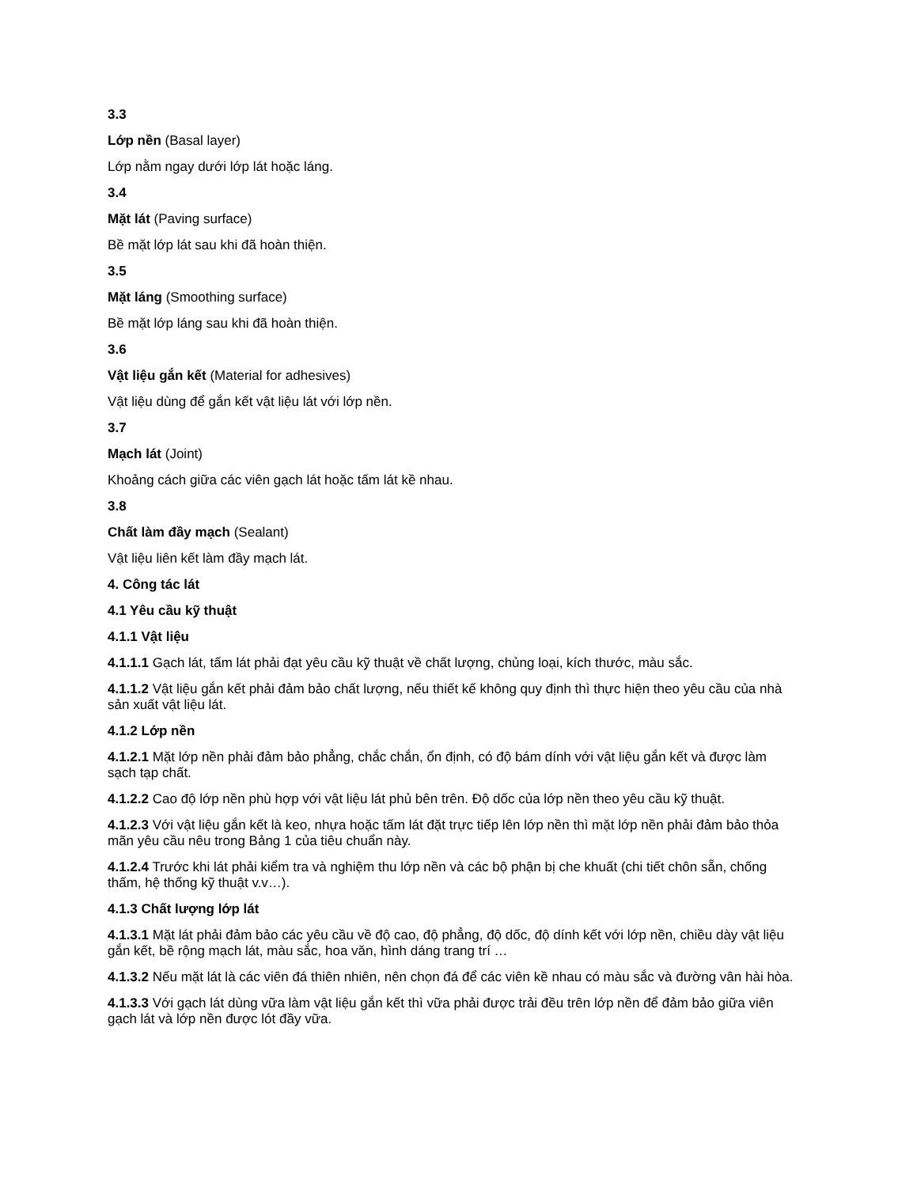3.3
Lớp nền (Basal layer)
Lớp nằm ngay dưới lớp lát hoặc láng.
3.4
Mặt lát (Paving surface)
Bề mặt lớp lát sau khi đã hoàn thiện.
3.5
Mặt láng (Smoothing surface)
Bề mặt lớp láng sau khi đã hoàn thiện.
3.6
Vật liệu gắn kết (Material for adhesives)
Vật liệu dùng để gắn kết vật liệu lát với lớp nền.
3.7
Mạch lát (Joint)
Khoảng cách giữa các viên gạch lát hoặc tấm lát kề nhau.
3.8
Chất làm đầy mạch (Sealant)
Vật liệu liên kết làm đầy mạch lát.
4. Công tác lát
4.1 Yêu cầu kỹ thuật
4.1.1 Vật liệu
4.1.1.1 Gạch lát, tấm lát phải đạt yêu cầu kỹ thuật về chất lượng, chủng loại, kích thước, màu sắc.
4.1.1.2 Vật liệu gắn kết phải đảm bảo chất lượng, nếu thiết kế không quy định thì thực hiện theo yêu cầu của nhà sản xuất vật liệu lát.
4.1.2 Lớp nền
4.1.2.1 Mặt lớp nền phải đảm bảo phẳng, chắc chắn, ổn định, có độ bám dính với vật liệu gắn kết và được làm sạch tạp chất.
4.1.2.2 Cao độ lớp nền phù hợp với vật liệu lát phủ bên trên. Độ dốc của lớp nền theo yêu cầu kỹ thuật.
4.1.2.3 Với vật liệu gắn kết là keo, nhựa hoặc tấm lát đặt trực tiếp lên lớp nền thì mặt lớp nền phải đảm bảo thỏa mãn yêu cầu nêu trong Bảng 1 của tiêu chuẩn này.
4.1.2.4 Trước khi lát phải kiểm tra và nghiệm thu lớp nền và các bộ phận bị che khuất (chi tiết chôn sẵn, chống thấm, hệ thống kỹ thuật v.v…).
4.1.3 Chất lượng lớp lát
4.1.3.1 Mặt lát phải đảm bảo các yêu cầu về độ cao, độ phẳng, độ dốc, độ dính kết với lớp nền, chiều dày vật liệu gắn kết, bề rộng mạch lát, màu sắc, hoa văn, hình dáng trang trí …
4.1.3.2 Nếu mặt lát là các viên đá thiên nhiên, nên chọn đá để các viên kề nhau có màu sắc và đường vân hài hòa.
4.1.3.3 Với gạch lát dùng vữa làm vật liệu gắn kết thì vữa phải được trải đều trên lớp nền để đảm bảo giữa viên gạch lát và lớp nền được lót đầy vữa.